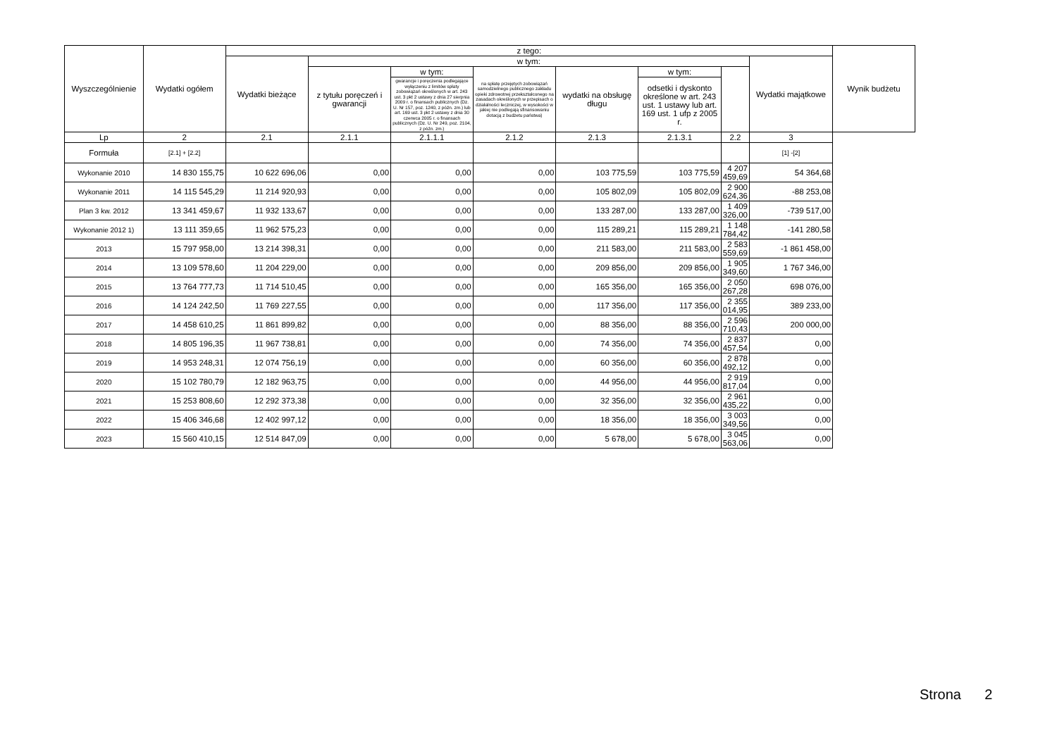| Wyszczególnienie | Wydatki ogółem | z tego: | | | | | | | | Wynik budżetu |
| --- | --- | --- | --- | --- | --- | --- | --- | --- | --- | --- |
| | | Wydatki bieżące | w tym: | | | | | | Wydatki majątkowe | |
| | | | z tytułu poręczeń i gwarancji | w tym: | na spłatę przejętych zobowiązań samodzielnego publicznego zakładu opieki zdrowotnej przekształconego na zasadach określonych w przepisach o działalności leczniczej, w wysokości w jakiej nie podlegają sfinansowaniu dotacją z budżetu państwa) | wydatki na obsługę długu | w tym: | | | |
| | | | | gwarancje i poręczenia podlegające wyłączeniu z limitów spłaty zobowiązań określonych w art. 243 ust. 3 pkt 2 ustawy z dnia 27 sierpnia 2009 r. o finansach publicznych (Dz. U. Nr 157, poz. 1240, z późn. zm.) lub art. 169 ust. 3 pkt 2 ustawy z dnia 30 czerwca 2005 r. o finansach publicznych (Dz. U. Nr 249, poz. 2104, z późn. zm.) | | | odsetki i dyskonto określone w art. 243 ust. 1 ustawy lub art. 169 ust. 1 ufp z 2005 r. | | | |
| Lp | 2 | 2.1 | 2.1.1 | 2.1.1.1 | 2.1.2 | 2.1.3 | 2.1.3.1 | 2.2 | 3 | |
| Formuła | [2.1] + [2.2] | | | | | | | | [1] -[2] | |
| Wykonanie 2010 | 14 830 155,75 | 10 622 696,06 | 0,00 | 0,00 | 0,00 | 103 775,59 | 103 775,59 | 4 207 459,69 | 54 364,68 | |
| Wykonanie 2011 | 14 115 545,29 | 11 214 920,93 | 0,00 | 0,00 | 0,00 | 105 802,09 | 105 802,09 | 2 900 624,36 | -88 253,08 | |
| Plan 3 kw. 2012 | 13 341 459,67 | 11 932 133,67 | 0,00 | 0,00 | 0,00 | 133 287,00 | 133 287,00 | 1 409 326,00 | -739 517,00 | |
| Wykonanie 2012 1) | 13 111 359,65 | 11 962 575,23 | 0,00 | 0,00 | 0,00 | 115 289,21 | 115 289,21 | 1 148 784,42 | -141 280,58 | |
| 2013 | 15 797 958,00 | 13 214 398,31 | 0,00 | 0,00 | 0,00 | 211 583,00 | 211 583,00 | 2 583 559,69 | -1 861 458,00 | |
| 2014 | 13 109 578,60 | 11 204 229,00 | 0,00 | 0,00 | 0,00 | 209 856,00 | 209 856,00 | 1 905 349,60 | 1 767 346,00 | |
| 2015 | 13 764 777,73 | 11 714 510,45 | 0,00 | 0,00 | 0,00 | 165 356,00 | 165 356,00 | 2 050 267,28 | 698 076,00 | |
| 2016 | 14 124 242,50 | 11 769 227,55 | 0,00 | 0,00 | 0,00 | 117 356,00 | 117 356,00 | 2 355 014,95 | 389 233,00 | |
| 2017 | 14 458 610,25 | 11 861 899,82 | 0,00 | 0,00 | 0,00 | 88 356,00 | 88 356,00 | 2 596 710,43 | 200 000,00 | |
| 2018 | 14 805 196,35 | 11 967 738,81 | 0,00 | 0,00 | 0,00 | 74 356,00 | 74 356,00 | 2 837 457,54 | 0,00 | |
| 2019 | 14 953 248,31 | 12 074 756,19 | 0,00 | 0,00 | 0,00 | 60 356,00 | 60 356,00 | 2 878 492,12 | 0,00 | |
| 2020 | 15 102 780,79 | 12 182 963,75 | 0,00 | 0,00 | 0,00 | 44 956,00 | 44 956,00 | 2 919 817,04 | 0,00 | |
| 2021 | 15 253 808,60 | 12 292 373,38 | 0,00 | 0,00 | 0,00 | 32 356,00 | 32 356,00 | 2 961 435,22 | 0,00 | |
| 2022 | 15 406 346,68 | 12 402 997,12 | 0,00 | 0,00 | 0,00 | 18 356,00 | 18 356,00 | 3 003 349,56 | 0,00 | |
| 2023 | 15 560 410,15 | 12 514 847,09 | 0,00 | 0,00 | 0,00 | 5 678,00 | 5 678,00 | 3 045 563,06 | 0,00 | |
Strona 2